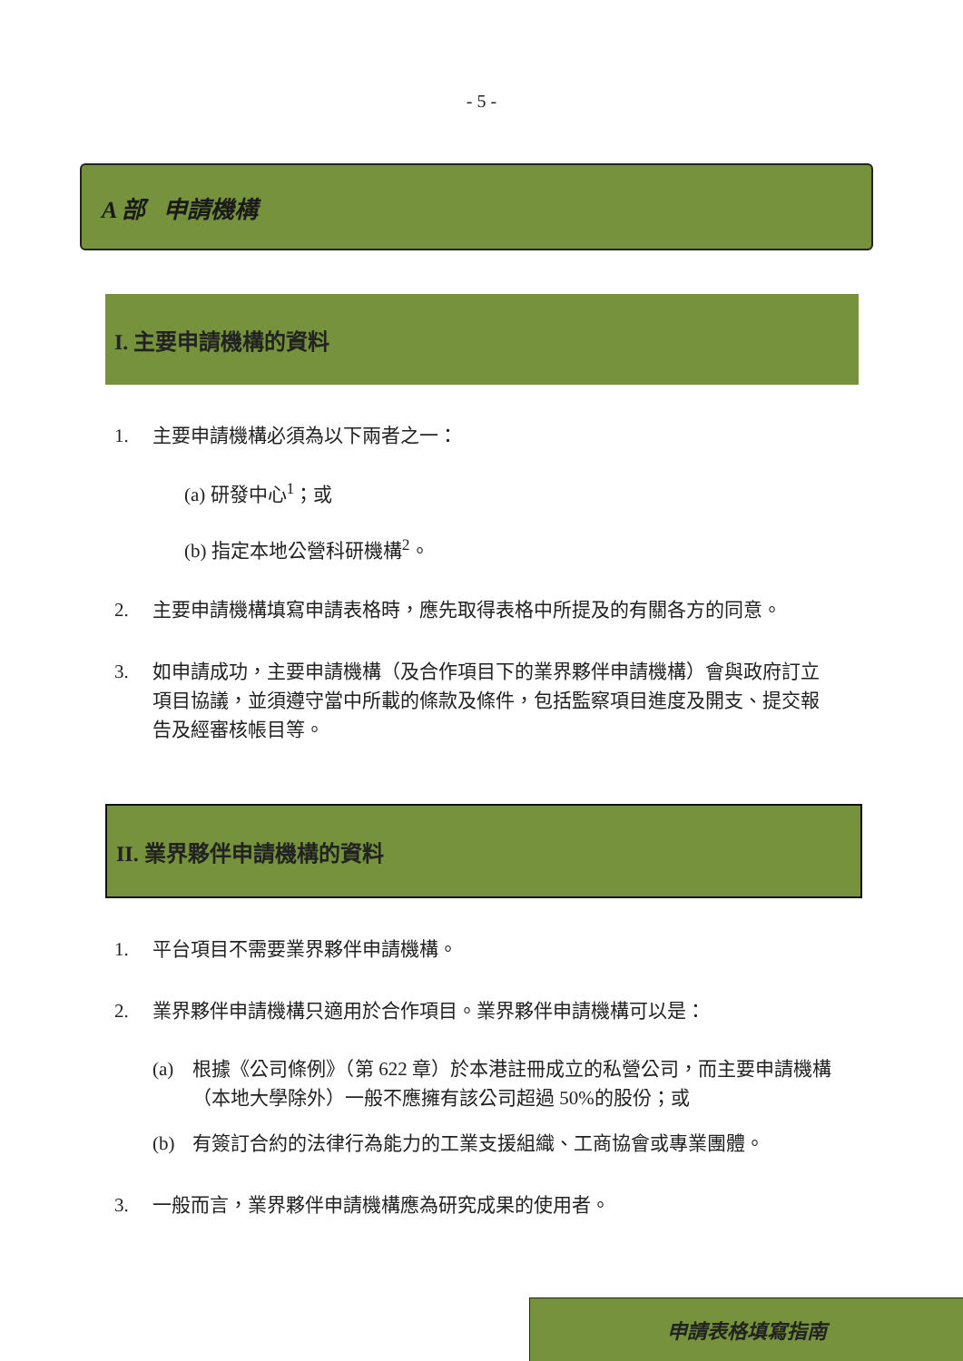- 5 -
A 部 申請機構
I. 主要申請機構的資料
1. 主要申請機構必須為以下兩者之一：
(a) 研發中心<sup>1</sup>；或
(b) 指定本地公營科研機構<sup>2</sup>。
2. 主要申請機構填寫申請表格時，應先取得表格中所提及的有關各方的同意。
3. 如申請成功，主要申請機構（及合作項目下的業界夥伴申請機構）會與政府訂立項目協議，並須遵守當中所載的條款及條件，包括監察項目進度及開支、提交報告及經審核帳目等。
II. 業界夥伴申請機構的資料
1. 平台項目不需要業界夥伴申請機構。
2. 業界夥伴申請機構只適用於合作項目。業界夥伴申請機構可以是：
(a) 根據《公司條例》（第 622 章）於本港註冊成立的私營公司，而主要申請機構（本地大學除外）一般不應擁有該公司超過 50%的股份；或
(b) 有簽訂合約的法律行為能力的工業支援組織、工商協會或專業團體。
3. 一般而言，業界夥伴申請機構應為研究成果的使用者。
申請表格填寫指南